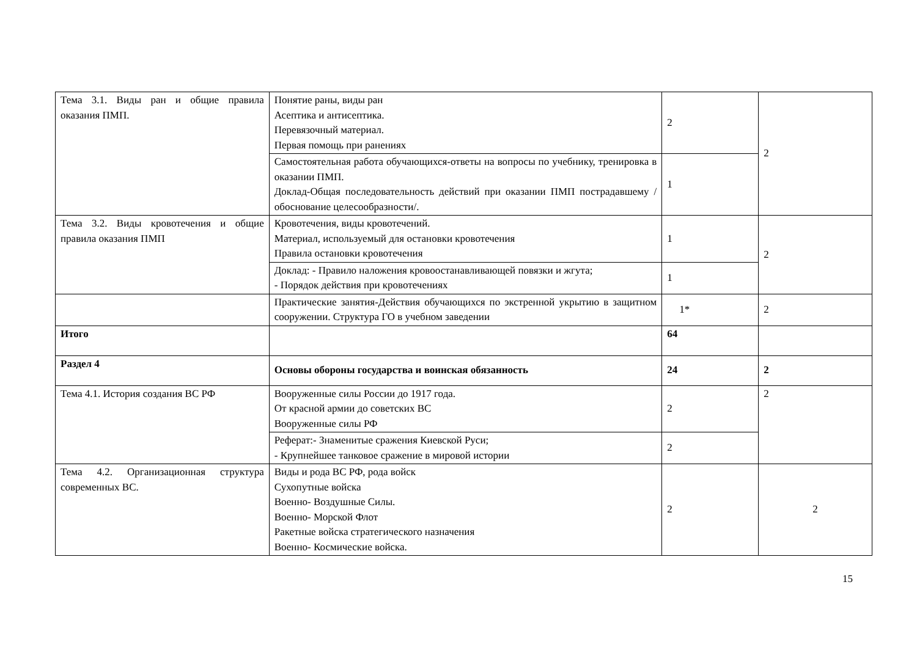| Тема 3.1. Виды ран и общие правила оказания ПМП. | Понятие раны, виды ран Асептика и антисептика. Перевязочный материал. Первая помощь при ранениях | 2 | 2 |
| | Самостоятельная работа обучающихся-ответы на вопросы по учебнику, тренировка в оказании ПМП. Доклад-Общая последовательность действий при оказании ПМП пострадавшему /обоснование целесообразности/. | 1 | |
| Тема 3.2. Виды кровотечения и общие правила оказания ПМП | Кровотечения, виды кровотечений. Материал, используемый для остановки кровотечения Правила остановки кровотечения | 1 | 2 |
| | Доклад: - Правило наложения кровоостанавливающей повязки и жгута; - Порядок действия при кровотечениях | 1 | |
| | Практические занятия-Действия обучающихся по экстренной укрытию в защитном сооружении. Структура ГО в учебном заведении | 1* | 2 |
| Итого | | 64 | |
| Раздел 4 | Основы обороны государства и воинская обязанность | 24 | 2 |
| Тема 4.1. История создания ВС РФ | Вооруженные силы России до 1917 года. От красной армии до советских ВС Вооруженные силы РФ | 2 | 2 |
| | Реферат:- Знаменитые сражения Киевской Руси; - Крупнейшее танковое сражение в мировой истории | 2 | |
| Тема 4.2. Организационная структура современных ВС. | Виды и рода ВС РФ, рода войск Сухопутные войска Военно- Воздушные Силы. Военно- Морской Флот Ракетные войска стратегического назначения Военно- Космические войска. | 2 | 2 |
15